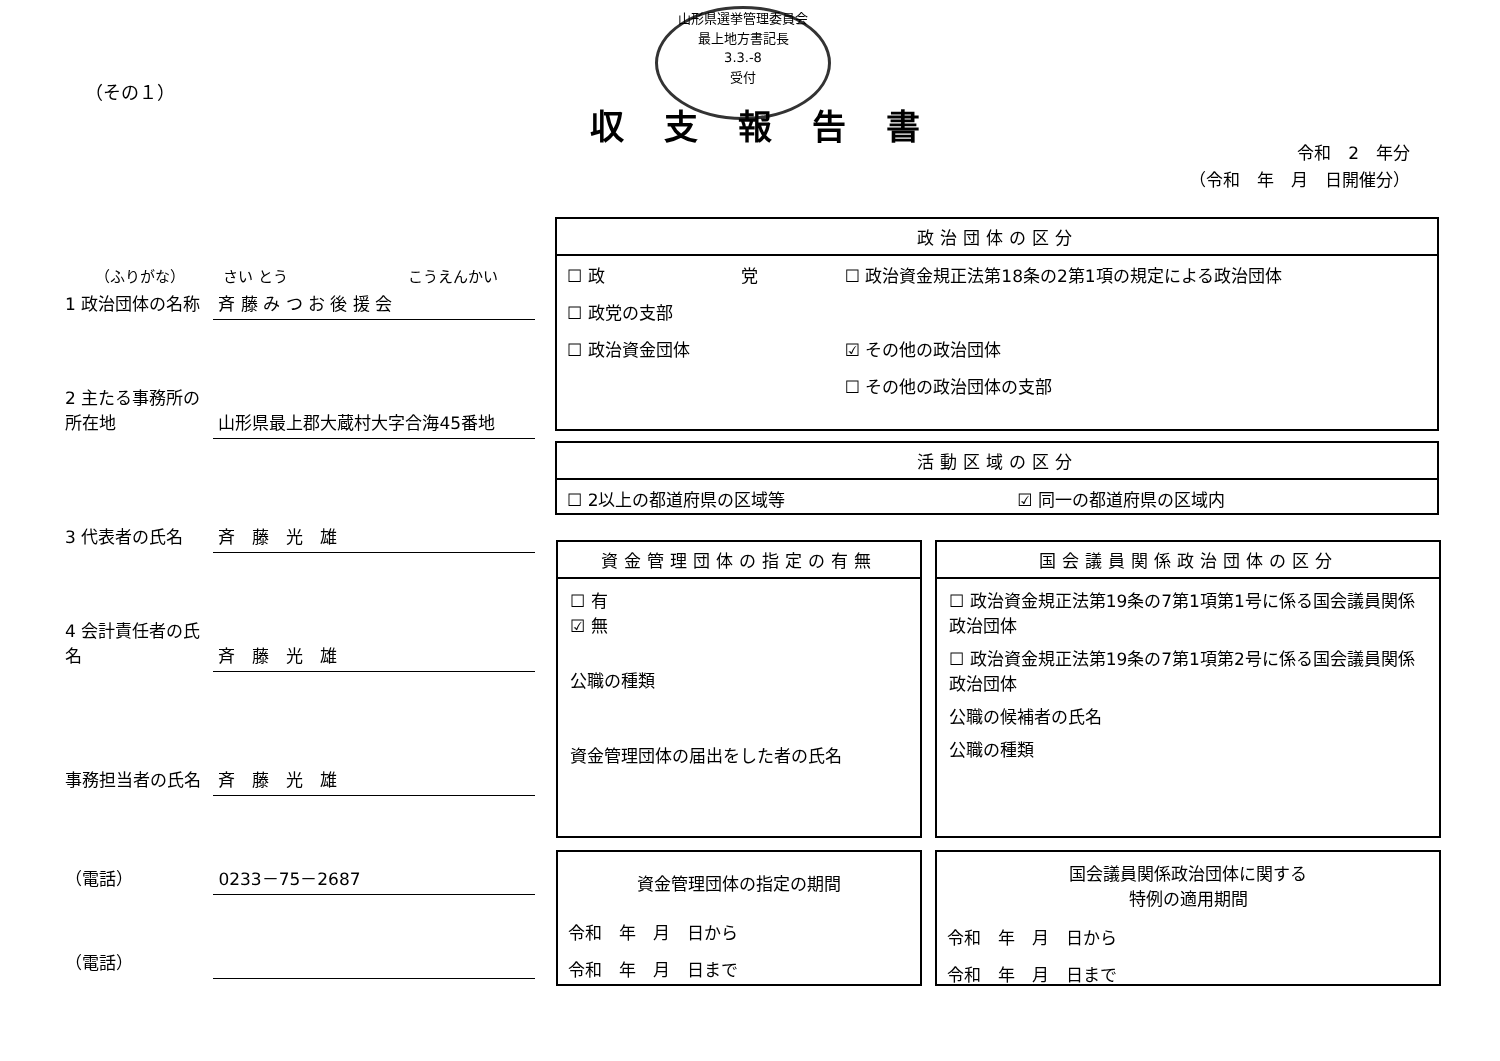（その１）
山形県選挙管理委員会
最上地方書記長
3.3.-8
受付
収支報告書
令和　2　年分
（令和　年　月　日開催分）
（ふりがな）　　　さい とう　　　　　　　　こうえんかい
1 政治団体の名称 斉 藤 み つ お 後 援 会
2 主たる事務所の所在地 山形県最上郡大蔵村大字合海45番地
3 代表者の氏名 斉　藤　光　雄
4 会計責任者の氏名 斉　藤　光　雄
事務担当者の氏名 斉　藤　光　雄
（電話） 0233－75－2687
（電話）
政治団体の区分
| ☐ 政 党 | ☐ 政治資金規正法第18条の2第1項の規定による政治団体 |
| ☐ 政党の支部 | |
| ☐ 政治資金団体 | ☑ その他の政治団体 |
| | ☐ その他の政治団体の支部 |
活動区域の区分
| ☐ 2以上の都道府県の区域等 | ☑ 同一の都道府県の区域内 |
資金管理団体の指定の有無
☐ 有
☑ 無
公職の種類
資金管理団体の届出をした者の氏名
国会議員関係政治団体の区分
☐ 政治資金規正法第19条の7第1項第1号に係る国会議員関係政治団体
☐ 政治資金規正法第19条の7第1項第2号に係る国会議員関係政治団体
公職の候補者の氏名
公職の種類
資金管理団体の指定の期間
| 令和 年 月 日から |
| 令和 年 月 日まで |
国会議員関係政治団体に関する
特例の適用期間
| 令和 年 月 日から |
| 令和 年 月 日まで |